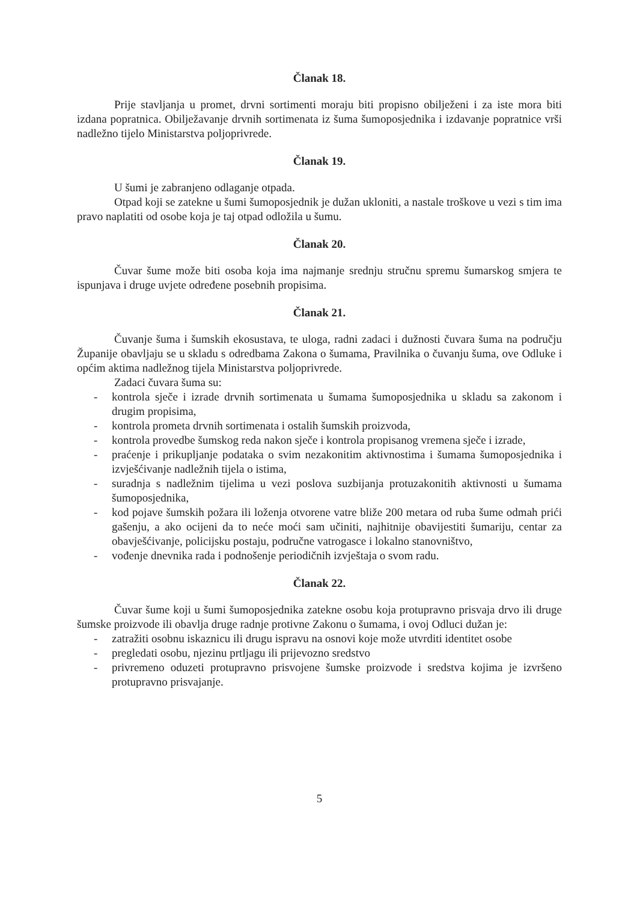Članak 18.
Prije stavljanja u promet, drvni sortimenti moraju biti propisno obilježeni i za iste mora biti izdana popratnica. Obilježavanje drvnih sortimenata iz šuma šumoposjednika i izdavanje popratnice vrši nadležno tijelo Ministarstva poljoprivrede.
Članak 19.
U šumi je zabranjeno odlaganje otpada.
Otpad koji se zatekne u šumi šumoposjednik je dužan ukloniti, a nastale troškove u vezi s tim ima pravo naplatiti od osobe koja je taj otpad odložila u šumu.
Članak 20.
Čuvar šume može biti osoba koja ima najmanje srednju stručnu spremu šumarskog smjera te ispunjava i druge uvjete određene posebnih propisima.
Članak 21.
Čuvanje šuma i šumskih ekosustava, te uloga, radni zadaci i dužnosti čuvara šuma na području Županije obavljaju se u skladu s odredbama Zakona o šumama, Pravilnika o čuvanju šuma, ove Odluke i općim aktima nadležnog tijela Ministarstva poljoprivrede.
Zadaci čuvara šuma su:
- kontrola sječe i izrade drvnih sortimenata u šumama šumoposjednika u skladu sa zakonom i drugim propisima,
- kontrola prometa drvnih sortimenata i ostalih šumskih proizvoda,
- kontrola provedbe šumskog reda nakon sječe i kontrola propisanog vremena sječe i izrade,
- praćenje i prikupljanje podataka o svim nezakonitim aktivnostima i šumama šumoposjednika i izvješćivanje nadležnih tijela o istima,
- suradnja s nadležnim tijelima u vezi poslova suzbijanja protuzakonitih aktivnosti u šumama šumoposjednika,
- kod pojave šumskih požara ili loženja otvorene vatre bliže 200 metara od ruba šume odmah prići gašenju, a ako ocijeni da to neće moći sam učiniti, najhitnije obavijestiti šumariju, centar za obavješćivanje, policijsku postaju, područne vatrogasce i lokalno stanovništvo,
- vođenje dnevnika rada i podnošenje periodičnih izvještaja o svom radu.
Članak 22.
Čuvar šume koji u šumi šumoposjednika zatekne osobu koja protupravno prisvaja drvo ili druge šumske proizvode ili obavlja druge radnje protivne Zakonu o šumama, i ovoj Odluci dužan je:
- zatražiti osobnu iskaznicu ili drugu ispravu na osnovi koje može utvrditi identitet osobe
- pregledati osobu, njezinu prtljagu ili prijevozno sredstvo
- privremeno oduzeti protupravno prisvojene šumske proizvode i sredstva kojima je izvršeno protupravno prisvajanje.
5